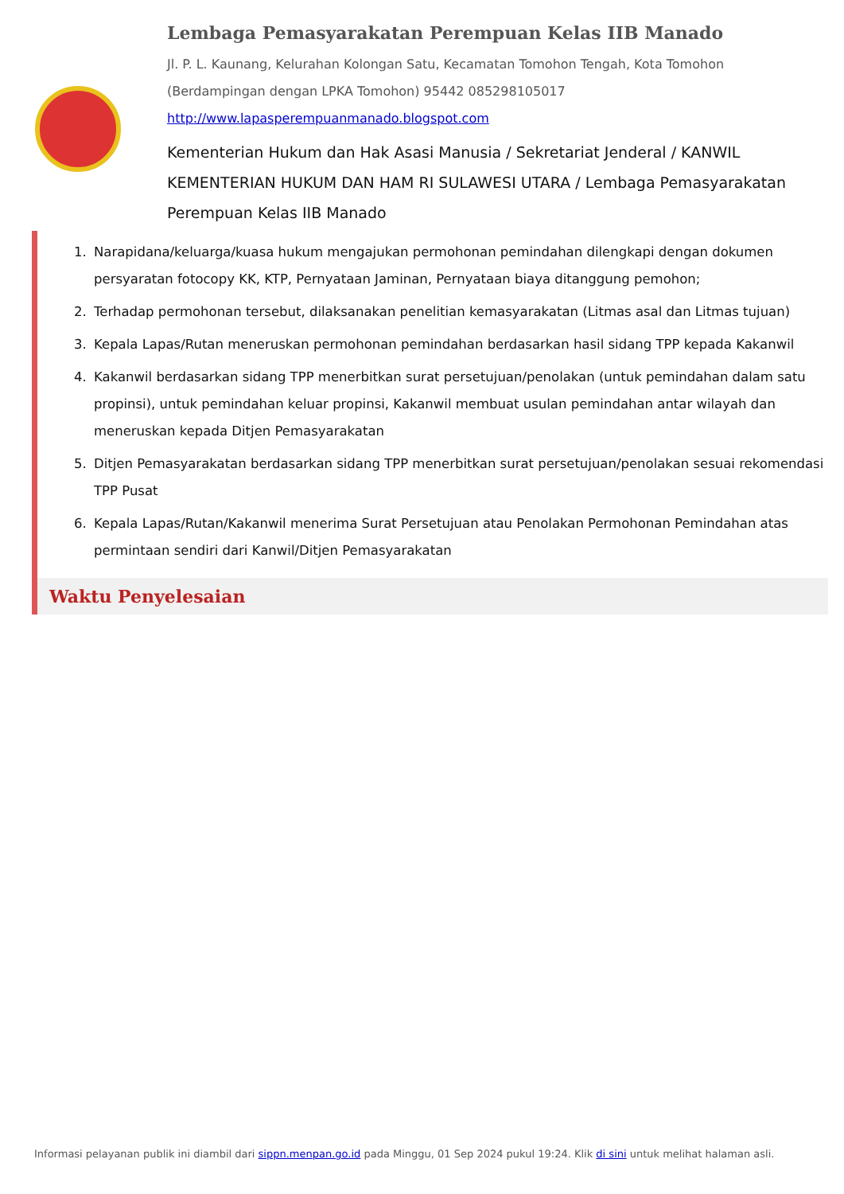Lembaga Pemasyarakatan Perempuan Kelas IIB Manado
Jl. P. L. Kaunang, Kelurahan Kolongan Satu, Kecamatan Tomohon Tengah, Kota Tomohon (Berdampingan dengan LPKA Tomohon) 95442 085298105017
http://www.lapasperempuanmanado.blogspot.com
Kementerian Hukum dan Hak Asasi Manusia / Sekretariat Jenderal / KANWIL KEMENTERIAN HUKUM DAN HAM RI SULAWESI UTARA / Lembaga Pemasyarakatan Perempuan Kelas IIB Manado
1. Narapidana/keluarga/kuasa hukum mengajukan permohonan pemindahan dilengkapi dengan dokumen persyaratan fotocopy KK, KTP, Pernyataan Jaminan, Pernyataan biaya ditanggung pemohon;
2. Terhadap permohonan tersebut, dilaksanakan penelitian kemasyarakatan (Litmas asal dan Litmas tujuan)
3. Kepala Lapas/Rutan meneruskan permohonan pemindahan berdasarkan hasil sidang TPP kepada Kakanwil
4. Kakanwil berdasarkan sidang TPP menerbitkan surat persetujuan/penolakan (untuk pemindahan dalam satu propinsi), untuk pemindahan keluar propinsi, Kakanwil membuat usulan pemindahan antar wilayah dan meneruskan kepada Ditjen Pemasyarakatan
5. Ditjen Pemasyarakatan berdasarkan sidang TPP menerbitkan surat persetujuan/penolakan sesuai rekomendasi TPP Pusat
6. Kepala Lapas/Rutan/Kakanwil menerima Surat Persetujuan atau Penolakan Permohonan Pemindahan atas permintaan sendiri dari Kanwil/Ditjen Pemasyarakatan
Waktu Penyelesaian
Informasi pelayanan publik ini diambil dari sippn.menpan.go.id pada Minggu, 01 Sep 2024 pukul 19:24. Klik di sini untuk melihat halaman asli.